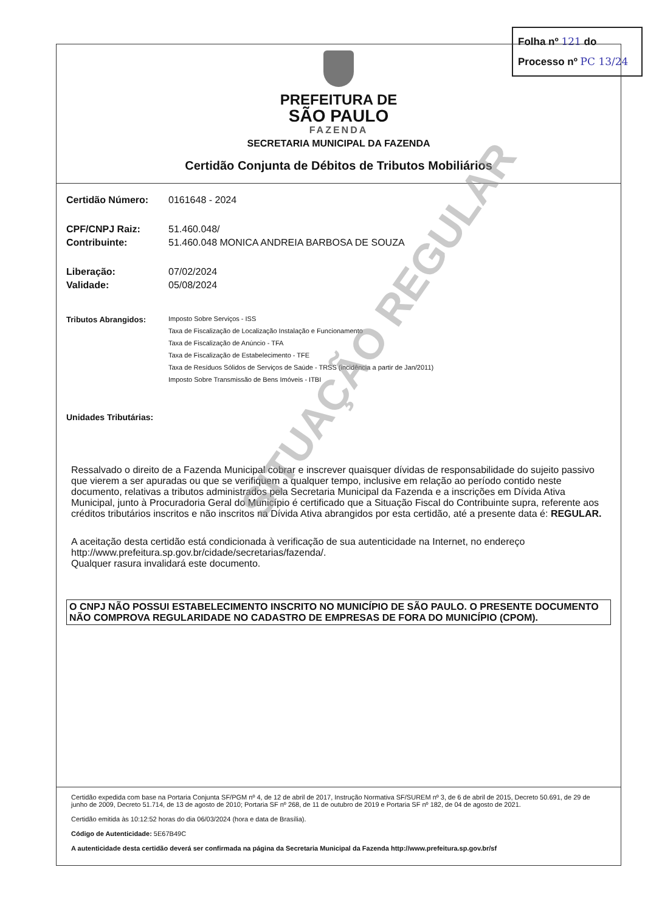Folha nº 121 do
Processo nº PC 13/24
PREFEITURA DE
SÃO PAULO
FAZENDA
SECRETARIA MUNICIPAL DA FAZENDA
Certidão Conjunta de Débitos de Tributos Mobiliários
Certidão Número: 0161648 - 2024
CPF/CNPJ Raiz: 51.460.048/
Contribuinte: 51.460.048 MONICA ANDREIA BARBOSA DE SOUZA
Liberação: 07/02/2024
Validade: 05/08/2024
Tributos Abrangidos:
Imposto Sobre Serviços - ISS
Taxa de Fiscalização de Localização Instalação e Funcionamento
Taxa de Fiscalização de Anúncio - TFA
Taxa de Fiscalização de Estabelecimento - TFE
Taxa de Resíduos Sólidos de Serviços de Saúde - TRSS (incidência a partir de Jan/2011)
Imposto Sobre Transmissão de Bens Imóveis - ITBI
Unidades Tributárias:
Ressalvado o direito de a Fazenda Municipal cobrar e inscrever quaisquer dívidas de responsabilidade do sujeito passivo que vierem a ser apuradas ou que se verifiquem a qualquer tempo, inclusive em relação ao período contido neste documento, relativas a tributos administrados pela Secretaria Municipal da Fazenda e a inscrições em Dívida Ativa Municipal, junto à Procuradoria Geral do Município é certificado que a Situação Fiscal do Contribuinte supra, referente aos créditos tributários inscritos e não inscritos na Dívida Ativa abrangidos por esta certidão, até a presente data é: REGULAR.
A aceitação desta certidão está condicionada à verificação de sua autenticidade na Internet, no endereço http://www.prefeitura.sp.gov.br/cidade/secretarias/fazenda/.
Qualquer rasura invalidará este documento.
O CNPJ NÃO POSSUI ESTABELECIMENTO INSCRITO NO MUNICÍPIO DE SÃO PAULO. O PRESENTE DOCUMENTO NÃO COMPROVA REGULARIDADE NO CADASTRO DE EMPRESAS DE FORA DO MUNICÍPIO (CPOM).
Certidão expedida com base na Portaria Conjunta SF/PGM nº 4, de 12 de abril de 2017, Instrução Normativa SF/SUREM nº 3, de 6 de abril de 2015, Decreto 50.691, de 29 de junho de 2009, Decreto 51.714, de 13 de agosto de 2010; Portaria SF nº 268, de 11 de outubro de 2019 e Portaria SF nº 182, de 04 de agosto de 2021.
Certidão emitida às 10:12:52 horas do dia 06/03/2024 (hora e data de Brasília).
Código de Autenticidade: 5E67B49C
A autenticidade desta certidão deverá ser confirmada na página da Secretaria Municipal da Fazenda http://www.prefeitura.sp.gov.br/sf
SITUAÇÃO REGULAR